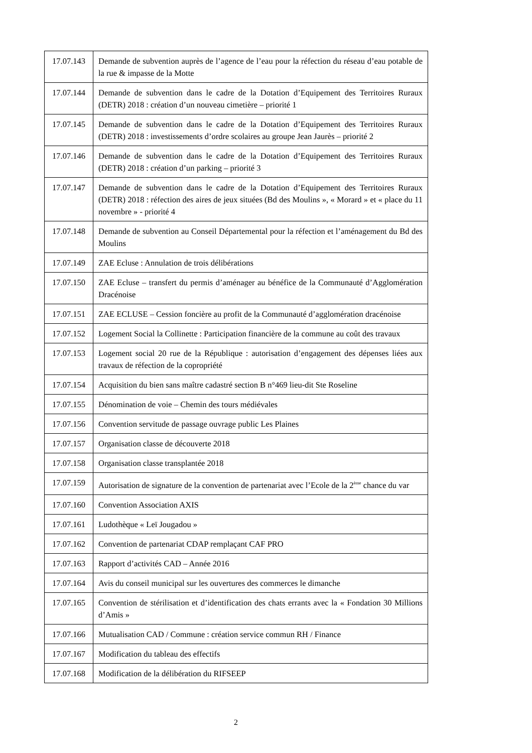| 17.07.143 | Demande de subvention auprès de l’agence de l’eau pour la réfection du réseau d’eau potable de la rue & impasse de la Motte |
| 17.07.144 | Demande de subvention dans le cadre de la Dotation d’Equipement des Territoires Ruraux (DETR) 2018 : création d’un nouveau cimetière – priorité 1 |
| 17.07.145 | Demande de subvention dans le cadre de la Dotation d’Equipement des Territoires Ruraux (DETR) 2018 : investissements d’ordre scolaires au groupe Jean Jaurès – priorité 2 |
| 17.07.146 | Demande de subvention dans le cadre de la Dotation d’Equipement des Territoires Ruraux (DETR) 2018 : création d’un parking – priorité 3 |
| 17.07.147 | Demande de subvention dans le cadre de la Dotation d’Equipement des Territoires Ruraux (DETR) 2018 : réfection des aires de jeux situées (Bd des Moulins », « Morard » et « place du 11 novembre » - priorité 4 |
| 17.07.148 | Demande de subvention au Conseil Départemental pour la réfection et l’aménagement du Bd des Moulins |
| 17.07.149 | ZAE Ecluse : Annulation de trois délibérations |
| 17.07.150 | ZAE Ecluse – transfert du permis d’aménager au bénéfice de la Communauté d’Agglomération Dracénoise |
| 17.07.151 | ZAE ECLUSE – Cession foncière au profit de la Communauté d’agglomération dracénoise |
| 17.07.152 | Logement Social la Collinette : Participation financière de la commune au coût des travaux |
| 17.07.153 | Logement social 20 rue de la République : autorisation d’engagement des dépenses liées aux travaux de réfection de la copropriété |
| 17.07.154 | Acquisition du bien sans maître cadastré section B n°469 lieu-dit Ste Roseline |
| 17.07.155 | Dénomination de voie – Chemin des tours médiévales |
| 17.07.156 | Convention servitude de passage ouvrage public Les Plaines |
| 17.07.157 | Organisation classe de découverte 2018 |
| 17.07.158 | Organisation classe transplantée 2018 |
| 17.07.159 | Autorisation de signature de la convention de partenariat avec l’Ecole de la 2<sup>ème</sup> chance du var |
| 17.07.160 | Convention Association AXIS |
| 17.07.161 | Ludothèque « Leï Jougadou » |
| 17.07.162 | Convention de partenariat CDAP remplaçant CAF PRO |
| 17.07.163 | Rapport d’activités CAD – Année 2016 |
| 17.07.164 | Avis du conseil municipal sur les ouvertures des commerces le dimanche |
| 17.07.165 | Convention de stérilisation et d’identification des chats errants avec la « Fondation 30 Millions d’Amis » |
| 17.07.166 | Mutualisation CAD / Commune : création service commun RH / Finance |
| 17.07.167 | Modification du tableau des effectifs |
| 17.07.168 | Modification de la délibération du RIFSEEP |
2